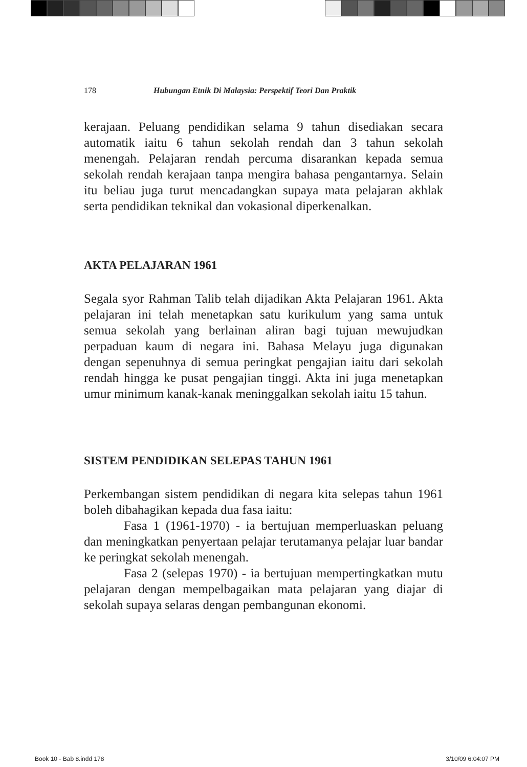178 Hubungan Etnik Di Malaysia: Perspektif Teori Dan Praktik
kerajaan. Peluang pendidikan selama 9 tahun disediakan secara automatik iaitu 6 tahun sekolah rendah dan 3 tahun sekolah menengah. Pelajaran rendah percuma disarankan kepada semua sekolah rendah kerajaan tanpa mengira bahasa pengantarnya. Selain itu beliau juga turut mencadangkan supaya mata pelajaran akhlak serta pendidikan teknikal dan vokasional diperkenalkan.
AKTA PELAJARAN 1961
Segala syor Rahman Talib telah dijadikan Akta Pelajaran 1961. Akta pelajaran ini telah menetapkan satu kurikulum yang sama untuk semua sekolah yang berlainan aliran bagi tujuan mewujudkan perpaduan kaum di negara ini. Bahasa Melayu juga digunakan dengan sepenuhnya di semua peringkat pengajian iaitu dari sekolah rendah hingga ke pusat pengajian tinggi. Akta ini juga menetapkan umur minimum kanak-kanak meninggalkan sekolah iaitu 15 tahun.
SISTEM PENDIDIKAN SELEPAS TAHUN 1961
Perkembangan sistem pendidikan di negara kita selepas tahun 1961 boleh dibahagikan kepada dua fasa iaitu:
Fasa 1 (1961-1970) - ia bertujuan memperluaskan peluang dan meningkatkan penyertaan pelajar terutamanya pelajar luar bandar ke peringkat sekolah menengah.
Fasa 2 (selepas 1970) - ia bertujuan mempertingkatkan mutu pelajaran dengan mempelbagaikan mata pelajaran yang diajar di sekolah supaya selaras dengan pembangunan ekonomi.
Book 10 - Bab 8.indd 178 3/10/09 6:04:07 PM